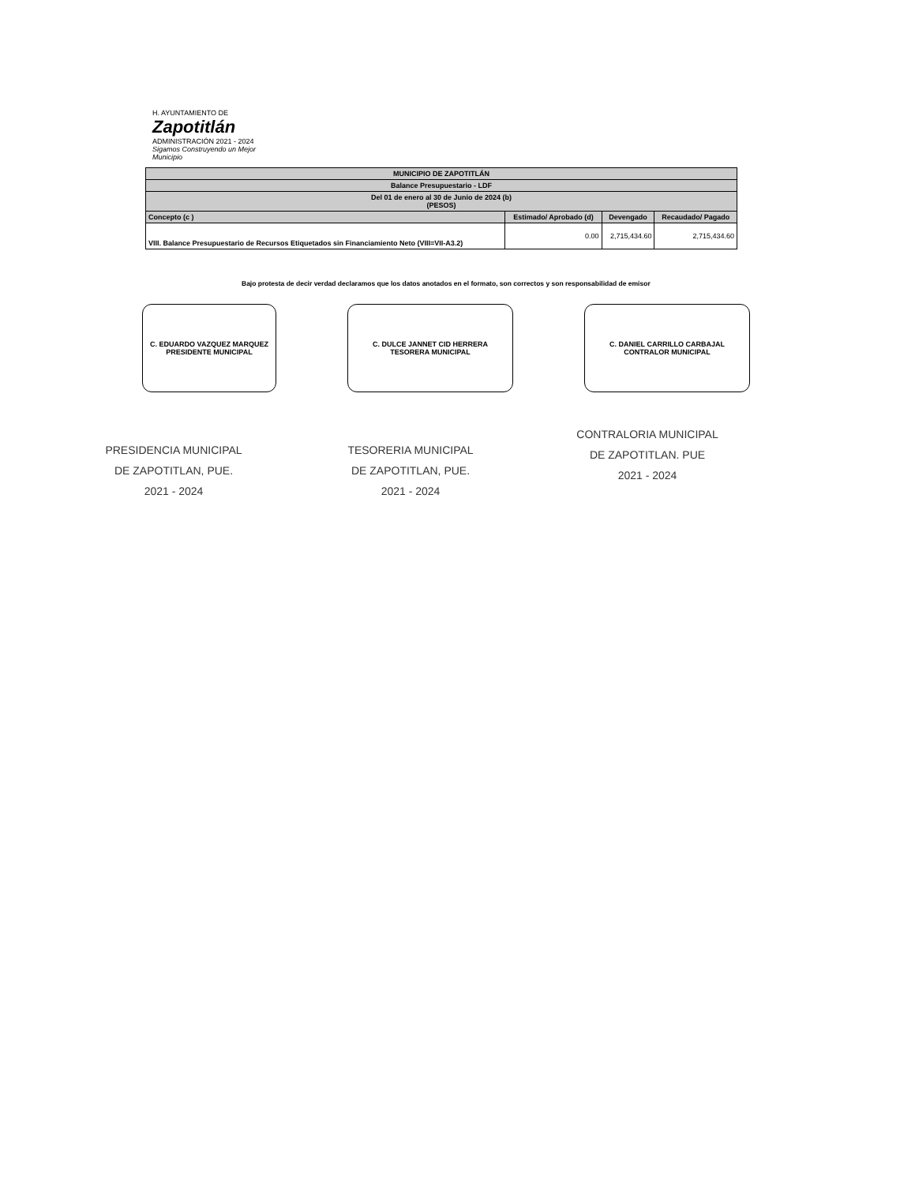H. AYUNTAMIENTO DE
Zapotitlán
ADMINISTRACIÓN 2021 - 2024
Sigamos Construyendo un Mejor Municipio
| MUNICIPIO DE ZAPOTITLÁN | | | |
| Balance Presupuestario - LDF | | | |
| Del 01 de enero al 30 de Junio de 2024 (b) (PESOS) | | | |
| Concepto (c ) | Estimado/ Aprobado (d) | Devengado | Recaudado/ Pagado |
| VIII. Balance Presupuestario de Recursos Etiquetados sin Financiamiento Neto (VIII=VII-A3.2) | 0.00 | 2,715,434.60 | 2,715,434.60 |
Bajo protesta de decir verdad declaramos que los datos anotados en el formato, son correctos y son responsabilidad de emisor
C. EDUARDO VAZQUEZ MARQUEZ
PRESIDENTE MUNICIPAL
PRESIDENCIA MUNICIPAL
DE ZAPOTITLAN, PUE.
2021 - 2024
C. DULCE JANNET CID HERRERA
TESORERA MUNICIPAL
TESORERIA MUNICIPAL
DE ZAPOTITLAN, PUE.
2021 - 2024
C. DANIEL CARRILLO CARBAJAL
CONTRALOR MUNICIPAL
CONTRALORIA MUNICIPAL
DE ZAPOTITLAN. PUE
2021 - 2024